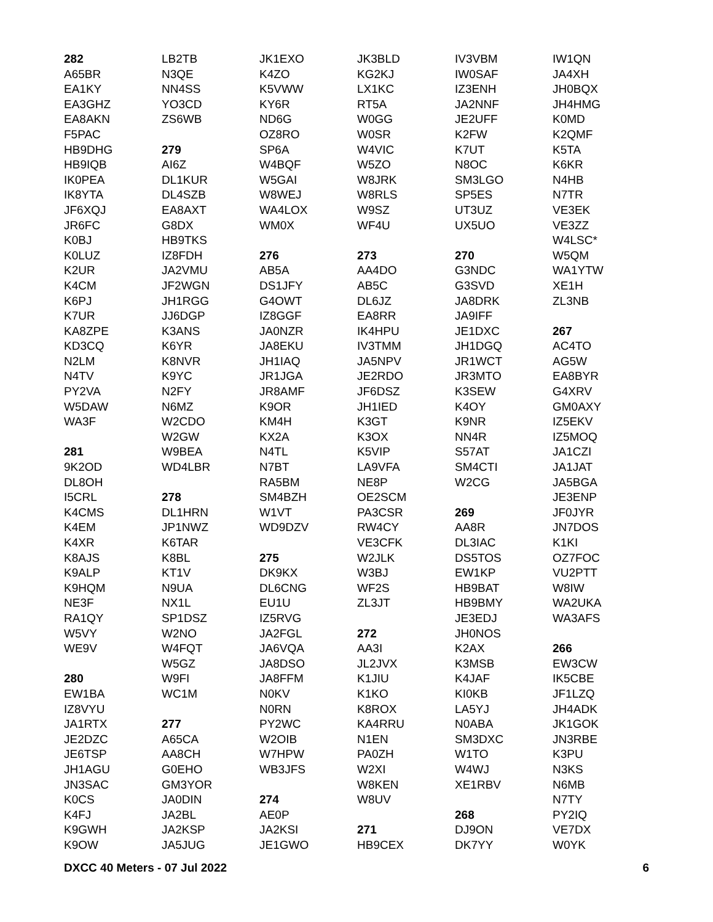282
A65BR
EA1KY
EA3GHZ
EA8AKN
F5PAC
HB9DHG
HB9IQB
IK0PEA
IK8YTA
JF6XQJ
JR6FC
K0BJ
K0LUZ
K2UR
K4CM
K6PJ
K7UR
KA8ZPE
KD3CQ
N2LM
N4TV
PY2VA
W5DAW
WA3F
281
9K2OD
DL8OH
I5CRL
K4CMS
K4EM
K4XR
K8AJS
K9ALP
K9HQM
NE3F
RA1QY
W5VY
WE9V
280
EW1BA
IZ8VYU
JA1RTX
JE2DZC
JE6TSP
JH1AGU
JN3SAC
K0CS
K4FJ
K9GWH
K9OW
LB2TB
N3QE
NN4SS
YO3CD
ZS6WB
279
AI6Z
DL1KUR
DL4SZB
EA8AXT
G8DX
HB9TKS
IZ8FDH
JA2VMU
JF2WGN
JH1RGG
JJ6DGP
K3ANS
K6YR
K8NVR
K9YC
N2FY
N6MZ
W2CDO
W2GW
W9BEA
WD4LBR
278
DL1HRN
JP1NWZ
K6TAR
K8BL
KT1V
N9UA
NX1L
SP1DSZ
W2NO
W4FQT
W5GZ
W9FI
WC1M
277
A65CA
AA8CH
G0EHO
GM3YOR
JA0DIN
JA2BL
JA2KSP
JA5JUG
JK1EXO
K4ZO
K5VWW
KY6R
ND6G
OZ8RO
SP6A
W4BQF
W5GAI
W8WEJ
WA4LOX
WM0X
276
AB5A
DS1JFY
G4OWT
IZ8GGF
JA0NZR
JA8EKU
JH1IAQ
JR1JGA
JR8AMF
K9OR
KM4H
KX2A
N4TL
N7BT
RA5BM
SM4BZH
W1VT
WD9DZV
275
DK9KX
DL6CNG
EU1U
IZ5RVG
JA2FGL
JA6VQA
JA8DSO
JA8FFM
N0KV
N0RN
PY2WC
W2OIB
W7HPW
WB3JFS
274
AE0P
JA2KSI
JE1GWO
JK3BLD
KG2KJ
LX1KC
RT5A
W0GG
W0SR
W4VIC
W5ZO
W8JRK
W8RLS
W9SZ
WF4U
273
AA4DO
AB5C
DL6JZ
EA8RR
IK4HPU
IV3TMM
JA5NPV
JE2RDO
JF6DSZ
JH1IED
K3GT
K3OX
K5VIP
LA9VFA
NE8P
OE2SCM
PA3CSR
RW4CY
VE3CFK
W2JLK
W3BJ
WF2S
ZL3JT
272
AA3I
JL2JVX
K1JIU
K1KO
K8ROX
KA4RRU
N1EN
PA0ZH
W2XI
W8KEN
W8UV
271
HB9CEX
IV3VBM
IW0SAF
IZ3ENH
JA2NNF
JE2UFF
K2FW
K7UT
N8OC
SM3LGO
SP5ES
UT3UZ
UX5UO
270
G3NDC
G3SVD
JA8DRK
JA9IFF
JE1DXC
JH1DGQ
JR1WCT
JR3MTO
K3SEW
K4OY
K9NR
NN4R
S57AT
SM4CTI
W2CG
269
AA8R
DL3IAC
DS5TOS
EW1KP
HB9BAT
HB9BMY
JE3EDJ
JH0NOS
K2AX
K3MSB
K4JAF
KI0KB
LA5YJ
N0ABA
SM3DXC
W1TO
W4WJ
XE1RBV
268
DJ9ON
DK7YY
IW1QN
JA4XH
JH0BQX
JH4HMG
K0MD
K2QMF
K5TA
K6KR
N4HB
N7TR
VE3EK
VE3ZZ
W4LSC*
W5QM
WA1YTW
XE1H
ZL3NB
267
AC4TO
AG5W
EA8BYR
G4XRV
GM0AXY
IZ5EKV
IZ5MOQ
JA1CZI
JA1JAT
JA5BGA
JE3ENP
JF0JYR
JN7DOS
K1KI
OZ7FOC
VU2PTT
W8IW
WA2UKA
WA3AFS
266
EW3CW
IK5CBE
JF1LZQ
JH4ADK
JK1GOK
JN3RBE
K3PU
N3KS
N6MB
N7TY
PY2IQ
VE7DX
W0YK
DXCC 40 Meters - 07 Jul 2022 6